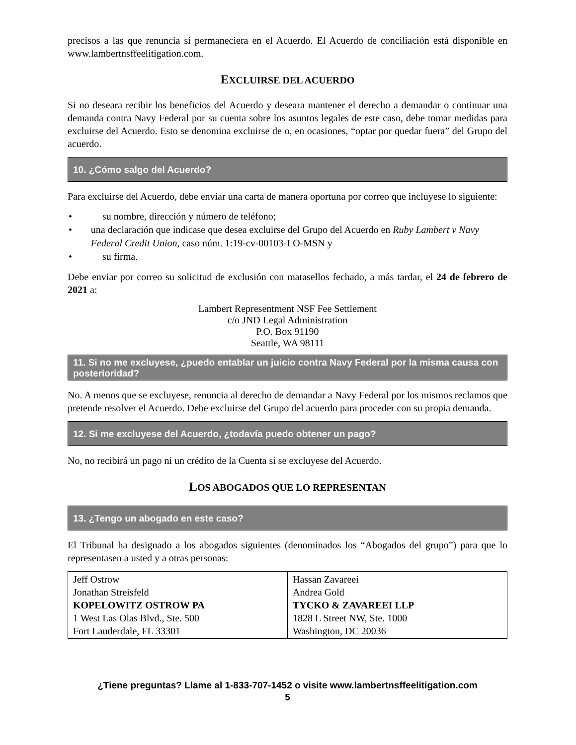precisos a las que renuncia si permaneciera en el Acuerdo. El Acuerdo de conciliación está disponible en www.lambertnsffeelitigation.com.
EXCLUIRSE DEL ACUERDO
Si no deseara recibir los beneficios del Acuerdo y deseara mantener el derecho a demandar o continuar una demanda contra Navy Federal por su cuenta sobre los asuntos legales de este caso, debe tomar medidas para excluirse del Acuerdo. Esto se denomina excluirse de o, en ocasiones, “optar por quedar fuera” del Grupo del acuerdo.
10. ¿Cómo salgo del Acuerdo?
Para excluirse del Acuerdo, debe enviar una carta de manera oportuna por correo que incluyese lo siguiente:
• su nombre, dirección y número de teléfono;
• una declaración que indicase que desea excluirse del Grupo del Acuerdo en Ruby Lambert v Navy Federal Credit Union, caso núm. 1:19-cv-00103-LO-MSN y
• su firma.
Debe enviar por correo su solicitud de exclusión con matasellos fechado, a más tardar, el 24 de febrero de 2021 a:
Lambert Representment NSF Fee Settlement
c/o JND Legal Administration
P.O. Box 91190
Seattle, WA 98111
11. Si no me excluyese, ¿puedo entablar un juicio contra Navy Federal por la misma causa con posterioridad?
No. A menos que se excluyese, renuncia al derecho de demandar a Navy Federal por los mismos reclamos que pretende resolver el Acuerdo. Debe excluirse del Grupo del acuerdo para proceder con su propia demanda.
12. Si me excluyese del Acuerdo, ¿todavía puedo obtener un pago?
No, no recibirá un pago ni un crédito de la Cuenta si se excluyese del Acuerdo.
LOS ABOGADOS QUE LO REPRESENTAN
13. ¿Tengo un abogado en este caso?
El Tribunal ha designado a los abogados siguientes (denominados los “Abogados del grupo”) para que lo representasen a usted y a otras personas:
| Jeff Ostrow Jonathan Streisfeld KOPELOWITZ OSTROW PA 1 West Las Olas Blvd., Ste. 500 Fort Lauderdale, FL 33301 | Hassan Zavareei Andrea Gold TYCKO & ZAVAREEI LLP 1828 L Street NW, Ste. 1000 Washington, DC 20036 |
¿Tiene preguntas? Llame al 1-833-707-1452 o visite www.lambertnsffeelitigation.com
5